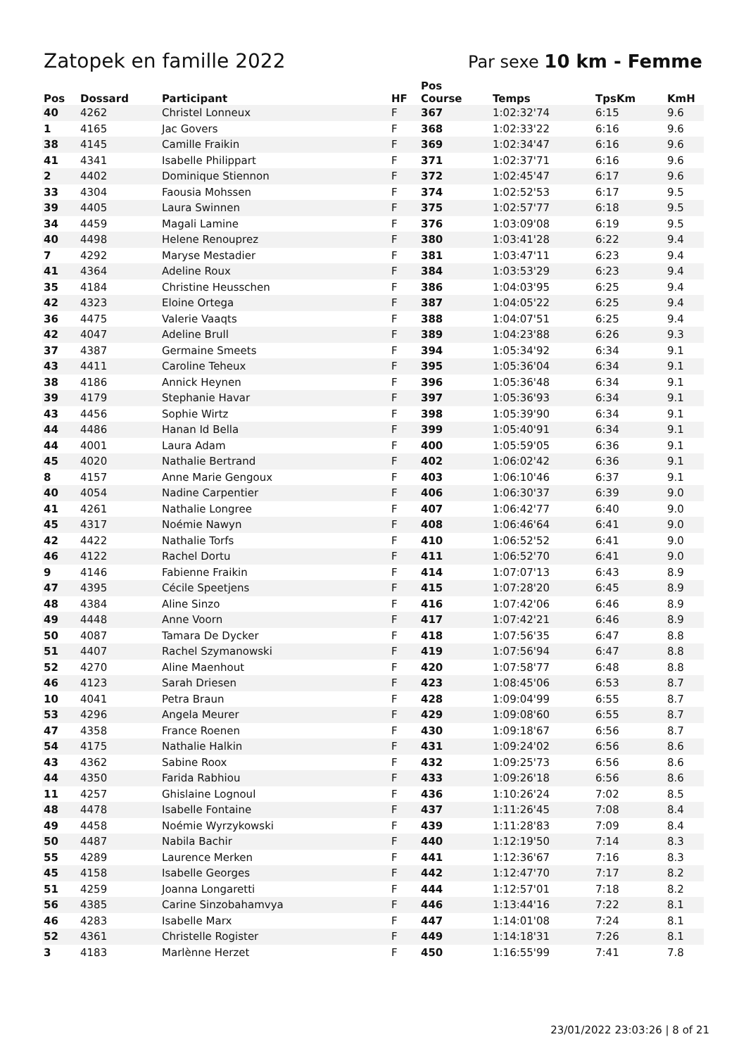Zatopek en famille 2022 Par sexe 10 km - Femme
| Pos | Dossard | Participant | HF | Pos Course | Temps | TpsKm | KmH |
| --- | --- | --- | --- | --- | --- | --- | --- |
| 40 | 4262 | Christel Lonneux | F | 367 | 1:02:32'74 | 6:15 | 9.6 |
| 1 | 4165 | Jac Govers | F | 368 | 1:02:33'22 | 6:16 | 9.6 |
| 38 | 4145 | Camille Fraikin | F | 369 | 1:02:34'47 | 6:16 | 9.6 |
| 41 | 4341 | Isabelle Philippart | F | 371 | 1:02:37'71 | 6:16 | 9.6 |
| 2 | 4402 | Dominique Stiennon | F | 372 | 1:02:45'47 | 6:17 | 9.6 |
| 33 | 4304 | Faousia Mohssen | F | 374 | 1:02:52'53 | 6:17 | 9.5 |
| 39 | 4405 | Laura Swinnen | F | 375 | 1:02:57'77 | 6:18 | 9.5 |
| 34 | 4459 | Magali Lamine | F | 376 | 1:03:09'08 | 6:19 | 9.5 |
| 40 | 4498 | Helene Renouprez | F | 380 | 1:03:41'28 | 6:22 | 9.4 |
| 7 | 4292 | Maryse Mestadier | F | 381 | 1:03:47'11 | 6:23 | 9.4 |
| 41 | 4364 | Adeline Roux | F | 384 | 1:03:53'29 | 6:23 | 9.4 |
| 35 | 4184 | Christine Heusschen | F | 386 | 1:04:03'95 | 6:25 | 9.4 |
| 42 | 4323 | Eloine Ortega | F | 387 | 1:04:05'22 | 6:25 | 9.4 |
| 36 | 4475 | Valerie Vaaqts | F | 388 | 1:04:07'51 | 6:25 | 9.4 |
| 42 | 4047 | Adeline Brull | F | 389 | 1:04:23'88 | 6:26 | 9.3 |
| 37 | 4387 | Germaine Smeets | F | 394 | 1:05:34'92 | 6:34 | 9.1 |
| 43 | 4411 | Caroline Teheux | F | 395 | 1:05:36'04 | 6:34 | 9.1 |
| 38 | 4186 | Annick Heynen | F | 396 | 1:05:36'48 | 6:34 | 9.1 |
| 39 | 4179 | Stephanie Havar | F | 397 | 1:05:36'93 | 6:34 | 9.1 |
| 43 | 4456 | Sophie Wirtz | F | 398 | 1:05:39'90 | 6:34 | 9.1 |
| 44 | 4486 | Hanan Id Bella | F | 399 | 1:05:40'91 | 6:34 | 9.1 |
| 44 | 4001 | Laura Adam | F | 400 | 1:05:59'05 | 6:36 | 9.1 |
| 45 | 4020 | Nathalie Bertrand | F | 402 | 1:06:02'42 | 6:36 | 9.1 |
| 8 | 4157 | Anne Marie Gengoux | F | 403 | 1:06:10'46 | 6:37 | 9.1 |
| 40 | 4054 | Nadine Carpentier | F | 406 | 1:06:30'37 | 6:39 | 9.0 |
| 41 | 4261 | Nathalie Longree | F | 407 | 1:06:42'77 | 6:40 | 9.0 |
| 45 | 4317 | Noémie Nawyn | F | 408 | 1:06:46'64 | 6:41 | 9.0 |
| 42 | 4422 | Nathalie Torfs | F | 410 | 1:06:52'52 | 6:41 | 9.0 |
| 46 | 4122 | Rachel Dortu | F | 411 | 1:06:52'70 | 6:41 | 9.0 |
| 9 | 4146 | Fabienne Fraikin | F | 414 | 1:07:07'13 | 6:43 | 8.9 |
| 47 | 4395 | Cécile Speetjens | F | 415 | 1:07:28'20 | 6:45 | 8.9 |
| 48 | 4384 | Aline Sinzo | F | 416 | 1:07:42'06 | 6:46 | 8.9 |
| 49 | 4448 | Anne Voorn | F | 417 | 1:07:42'21 | 6:46 | 8.9 |
| 50 | 4087 | Tamara De Dycker | F | 418 | 1:07:56'35 | 6:47 | 8.8 |
| 51 | 4407 | Rachel Szymanowski | F | 419 | 1:07:56'94 | 6:47 | 8.8 |
| 52 | 4270 | Aline Maenhout | F | 420 | 1:07:58'77 | 6:48 | 8.8 |
| 46 | 4123 | Sarah Driesen | F | 423 | 1:08:45'06 | 6:53 | 8.7 |
| 10 | 4041 | Petra Braun | F | 428 | 1:09:04'99 | 6:55 | 8.7 |
| 53 | 4296 | Angela Meurer | F | 429 | 1:09:08'60 | 6:55 | 8.7 |
| 47 | 4358 | France Roenen | F | 430 | 1:09:18'67 | 6:56 | 8.7 |
| 54 | 4175 | Nathalie Halkin | F | 431 | 1:09:24'02 | 6:56 | 8.6 |
| 43 | 4362 | Sabine Roox | F | 432 | 1:09:25'73 | 6:56 | 8.6 |
| 44 | 4350 | Farida Rabhiou | F | 433 | 1:09:26'18 | 6:56 | 8.6 |
| 11 | 4257 | Ghislaine Lognoul | F | 436 | 1:10:26'24 | 7:02 | 8.5 |
| 48 | 4478 | Isabelle Fontaine | F | 437 | 1:11:26'45 | 7:08 | 8.4 |
| 49 | 4458 | Noémie Wyrzykowski | F | 439 | 1:11:28'83 | 7:09 | 8.4 |
| 50 | 4487 | Nabila Bachir | F | 440 | 1:12:19'50 | 7:14 | 8.3 |
| 55 | 4289 | Laurence Merken | F | 441 | 1:12:36'67 | 7:16 | 8.3 |
| 45 | 4158 | Isabelle Georges | F | 442 | 1:12:47'70 | 7:17 | 8.2 |
| 51 | 4259 | Joanna Longaretti | F | 444 | 1:12:57'01 | 7:18 | 8.2 |
| 56 | 4385 | Carine Sinzobahamvya | F | 446 | 1:13:44'16 | 7:22 | 8.1 |
| 46 | 4283 | Isabelle Marx | F | 447 | 1:14:01'08 | 7:24 | 8.1 |
| 52 | 4361 | Christelle Rogister | F | 449 | 1:14:18'31 | 7:26 | 8.1 |
| 3 | 4183 | Marlènne Herzet | F | 450 | 1:16:55'99 | 7:41 | 7.8 |
23/01/2022 23:03:26 | 8 of 21